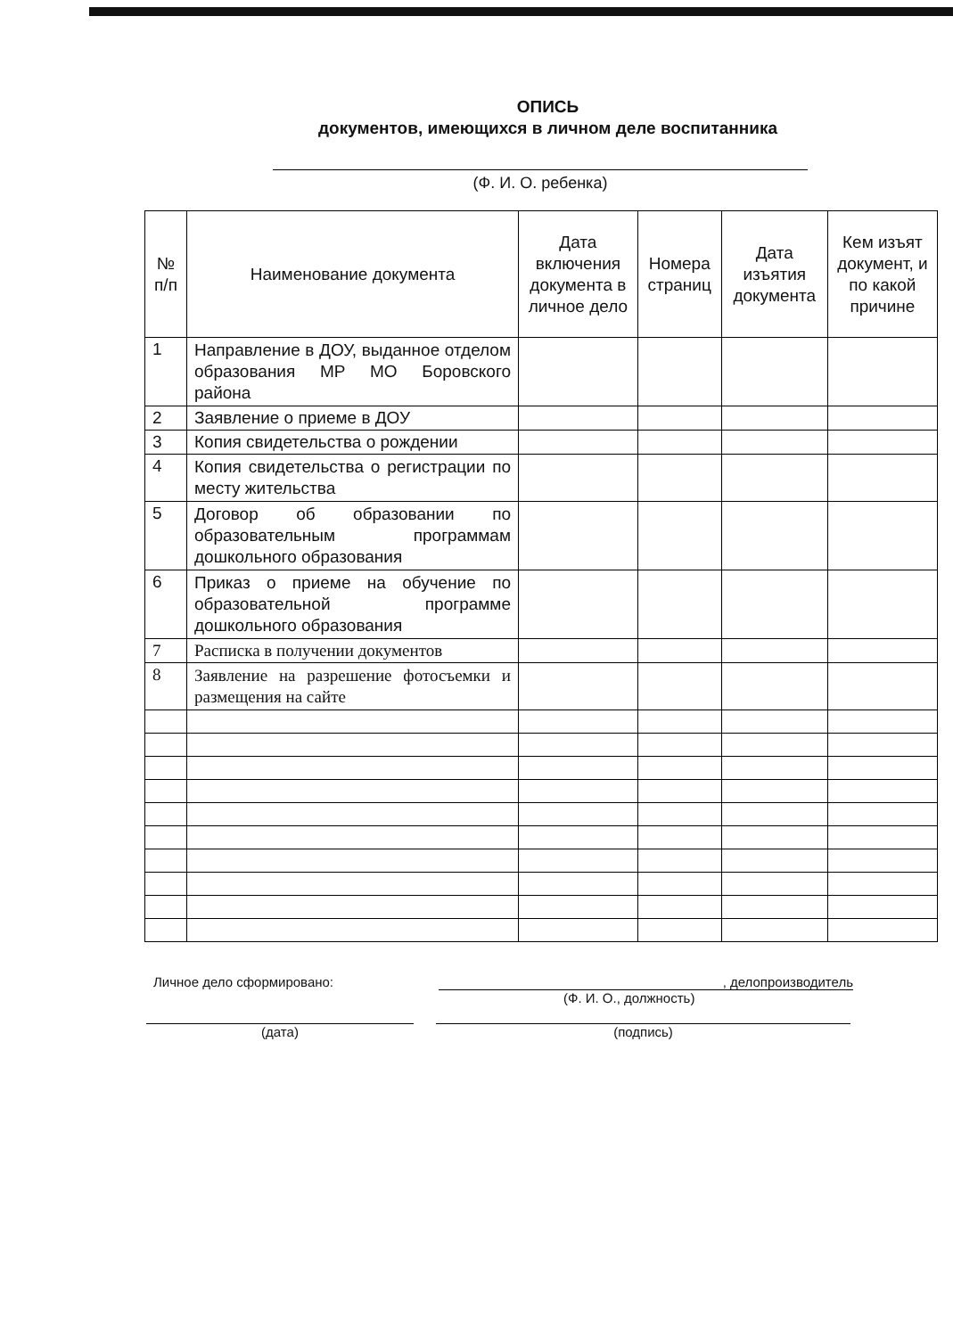ОПИСЬ
документов, имеющихся в личном деле воспитанника
(Ф. И. О. ребенка)
| № п/п | Наименование документа | Дата включения документа в личное дело | Номера страниц | Дата изъятия документа | Кем изъят документ, и по какой причине |
| --- | --- | --- | --- | --- | --- |
| 1 | Направление в ДОУ, выданное отделом образования МР МО Боровского района | | | | |
| 2 | Заявление о приеме в ДОУ | | | | |
| 3 | Копия свидетельства о рождении | | | | |
| 4 | Копия свидетельства о регистрации по месту жительства | | | | |
| 5 | Договор об образовании по образовательным программам дошкольного образования | | | | |
| 6 | Приказ о приеме на обучение по образовательной программе дошкольного образования | | | | |
| 7 | Расписка в получении документов | | | | |
| 8 | Заявление на разрешение фотосъемки и размещения на сайте | | | | |
Личное дело сформировано:, делопроизводитель
(Ф. И. О., должность)
(дата) (подпись)